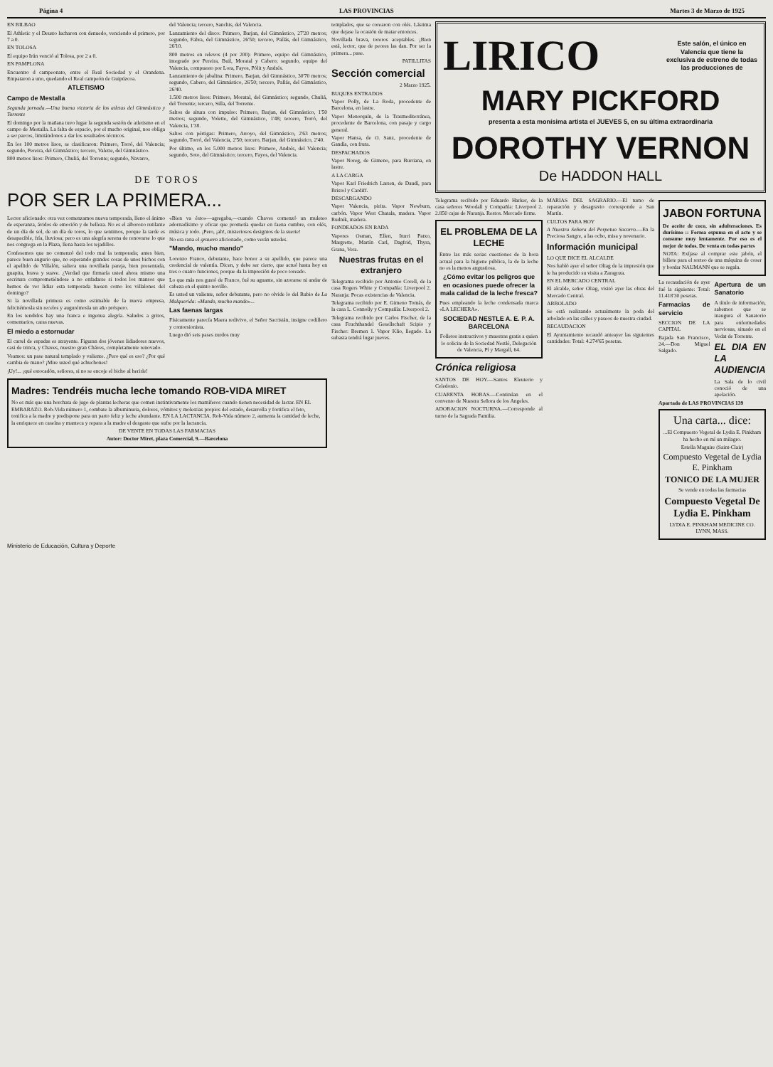Página 4 LAS PROVINCIAS Martes 3 de Marzo de 1925
EN BILBAO
El Athletic y el Deusto lucharon con denuedo, venciendo el primero, por 7 a 0.
EN TOLOSA
El equipo Irún venció al Tolosa, por 2 a 0.
EN PAMPLONA
Encuentro d campeonato, entre el Real Sociedad y el Orandena. Empataron a uno, quedando el Real campeón de Guipúzcoa.
ATLETISMO
Campo de Mestalla
Segunda jornada.—Una buena victoria de los atletas del Gimnástico y Torrente
El domingo por la mañana tuvo lugar la segunda sesión de atletismo en el campo de Mestalla. La falta de espacio, por el mucho original, nos obliga a ser parcos, limitándonos a dar los resultados técnicos.
En los 100 metros lisos, se clasificaron: Primero, Torró, del Valencia; segundo, Pereira, del Gimnástico; tercero, Valette, del Gimnástico.
800 metros lisos: Primero, Chuliá, del Torrente; segundo, Navarro,
del Valencia; tercero, Sanchis, del Valencia.
Lanzamiento del disco: Primero, Barjan, del Gimnástico, 27'20 metros; segundo, Fabra, del Gimnástico, 26'50; tercero, Pallás, del Gimnástico, 26'10.
800 metros en relevos (4 por 200): Primero, equipo del Gimnástico, integrado por Pereira, Buil, Moratal y Cabero; segundo, equipo del Valencia, compuesto por Lora, Fayos, Pólit y Andrés.
Lanzamiento de jabalina: Primero, Barjan, del Gimnástico, 30'70 metros; segundo, Cabero, del Gimnástico, 26'50; tercero, Pallás, del Gimnástico, 26'40.
1.500 metros lisos: Primero, Moratal, del Gimnástico; segundo, Chuliá, del Torrente; tercero, Silla, del Torrente.
Saltos de altura con impulso: Primero, Barjan, del Gimnástico, 1'50 metros; segundo, Volette, del Gimnástico, 1'48; tercero, Torró, del Valencia, 1'38.
Saltos con pértigas: Primero, Arroyo, del Gimnástico, 2'63 metros; segundo, Torró, del Valencia, 2'50; tercero, Barjan, del Gimnástico, 2'40.
Por último, en los 5.000 metros lisos: Primero, Andrés, del Valencia; segundo, Soto, del Gimnástico; tercero, Fayos, del Valencia.
DE TOROS
POR SER LA PRIMERA...
Lector aficionado: otra vez comenzamos nueva temporada, lleno el ánimo de esperanza, ávidos de emoción y de belleza. No es el alborozo rutilante de un día de sol, de un día de toros, lo que sentimos, porque la tarde es desapacible, fría, lluviosa; pero es una alegría serena de renovarse lo que nos congrega en la Plaza, llena hasta los tejadillos.
Confesemos que no comenzó del todo mal la temporada; antes bien, parece buen augurio que, no esperando grandes cosas de unos bichos con el apellido de Villalón, saliera una novillada pareja, bien presentada, guapita, brava y suave. ¿Verdad que firmaría usted ahora mismo una escritura comprometiéndose a no enfadarse si todos los mansos que hemos de ver lidiar esta temporada fuesen como los villalones del domingo?
Si la novillada primera es como estimable de la nueva empresa, felicitémosla sin recelos y augurémosla un año próspero.
En los tendidos hay una franca e ingenua alegría. Saludos a gritos, comentarios, caras nuevas.
El miedo a estornudar
El cartel de espadas es atrayente. Figuran dos jóvenes lidiadores nuevos, casi de trinca, y Chaves, nuestro gran Cháves, completamente renovado.
Veamos: un pase natural templado y valiente. ¿Pero qué es eso? ¿Por qué cambia de mano? ¡Mire usted qué achuchones!
¡Uy!... ¡qué estocadón, señores, si no se encoje el bicho al herirle!
«Bien va ésto»—agregaba,—cuando Chaves comenzó un muleteo adornadísimo y eficaz que prometía quedar en faena cumbre, con olés, música y todo. ¡Pero, ¡ah!, misteriosos designios de la suerte!
No era rana el grauero aficionado, como verán ustedes.
"Mando, mucho mando"
Lorenzo Franco, debutante, hace honor a su apellido, que parece una credencial de valentía. Dicen, y debe ser cierto, que actuó hasta hoy en tres o cuatro funciones, porque da la impresión de poco toreado.
Lo que más nos gustó de Franco, fué su aguante, sin azorarse ni andar de cabeza en el quinto novillo.
Es usted un valiente, señor debutante, pero no olvide lo del Rubio de La Malquerida: «Mando, mucho mando»...
Las faenas largas
Físicamente parecía Maera redivivo, el Señor Sacristán, insigne codillero y contorsionista.
Luego dió seis pases zurdos muy
Madres: Tendréis mucha leche tomando ROB-VIDA MIRET
No es más que una horchata de jugo de plantas lecheras que comen instintivamente los mamíferos cuando tienen necesidad de lactar. EN EL EMBARAZO. Rob-Vida número 1, combate la albuminuria, dolores, vómitos y molestias propios del estado, desarrolla y fortifica el feto, tonifica a la madre y predispone para un parto feliz y leche abundante. EN LA LACTANCIA. Rob-Vida número 2, aumenta la cantidad de leche, la enriquece en caseína y manteca y repara a la madre el desgaste que sufre por la lactancia.
DE VENTE EN TODAS LAS FARMACIAS
Autor: Doctor Miret, plaza Comercial, 9.—Barcelona
templados, que se corearon con olés. Lástima que dejase la ocasión de matar entonces.
Novillada brava, toreros aceptables. ¡Bien está, lector, que de peores las dan. Por ser la primera... pase.
PATILLITAS
Sección comercial
2 Marzo 1925.
BUQUES ENTRADOS
Vapor Polly, de La Roda, procedente de Barcelona, en lastre.
Vapor Menorquín, de la Trasmediterránea, procedente de Barcelona, con pasaje y cargo general.
Vapor Hansa, de O. Sanz, procedente de Gandía, con fruta.
DESPACHADOS
Vapor Noreg, de Gimeno, para Burriana, en lastre.
A LA CARGA
Vapor Karl Friedrich Larsen, de Daudí, para Bristol y Cardiff.
DESCARGANDO
Vapor Valencia, pirita. Vapor Newburn, carbón. Vapor West Chatala, madera. Vapor Rudnik, madera.
FONDEADOS EN RADA
Vapores Osman, Ellen, Iturri Patxo, Margrette, Martín Carl, Dagfrid, Thyra, Grana, Vera.
Nuestras frutas en el extranjero
Telegrama recibido por Antonio Corell, de la casa Rogers White y Compañía: Liverpool 2. Naranja: Pocas existencias de Valencia.
Telegrama recibido por E. Gimeno Tomás, de la casa L. Connolly y Compañía: Liverpool 2.
Telegrama recibido por Carlos Fischer, de la casa Fruchthandel Gesellschaft Scipio y Fischer: Bremen 1. Vapor Klio, llegado. La subasta tendrá lugar jueves.
LIRICO Este salón, el único en Valencia que tiene la exclusiva de estreno de todas las producciones de
MARY PICKFORD
presenta a esta monísima artista el JUEVES 5, en su última extraordinaria
DOROTHY VERNON
De HADDON HALL
Telegrama recibido por Eduardo Harker, de la casa señores Woodall y Compañía: Liverpool 2. 2.850 cajas de Naranja. Restos. Mercado firme.
EL PROBLEMA DE LA LECHE
Entre las más serias cuestiones de la hora actual para la higiene pública, la de la leche no es la menos angustiosa.
¿Cómo evitar los peligros que en ocasiones puede ofrecer la mala calidad de la leche fresca?
Pues empleando la leche condensada marca «LA LECHERA».
SOCIEDAD NESTLE A. E. P. A. BARCELONA
Folletos instructivos y muestras gratis a quien lo solicite de la Sociedad Nestlé, Delegación de Valencia, Pí y Margall, 64.
Crónica religiosa
SANTOS DE HOY.—Santos Eleuterio y Celedonio.
CUARENTA HORAS.—Continúan en el convento de Nuestra Señora de los Angeles.
ADORACION NOCTURNA.—Corresponde al turno de la Sagrada Familia.
MARIAS DEL SAGRARIO.—El turno de reparación y desagravio corresponde a San Martín.
CULTOS PARA HOY
A Nuestra Señora del Perpetuo Socorro.—En la Preciosa Sangre, a las ocho, misa y novenario.
Información municipal
LO QUE DICE EL ALCALDE
Nos habló ayer el señor Oliag de la impresión que le ha producido su visita a Zaragoza.
EN EL MERCADO CENTRAL
El alcalde, señor Oliag, visitó ayer las obras del Mercado Central.
ARBOLADO
Se está realizando actualmente la poda del arbolado en las calles y paseos de nuestra ciudad.
RECAUDACION
El Ayuntamiento recaudó anteayer las siguientes cantidades: Total: 4.274'65 pesetas.
JABON FORTUNA
De aceite de coco, sin adulteraciones. Es durísimo :: Forma espuma en el acto y se consume muy lentamente. Por eso es el mejor de todos. De venta en todas partes
NOTA: Exíjase al comprar este jabón, el billete para el sorteo de una máquina de coser y bordar NAUMANN que se regala.
La recaudación de ayer fué la siguiente: Total: 11.418'30 pesetas.
Farmacias de servicio
SECCION DE LA CAPITAL
Bajada San Francisco, 24.—Don Miguel Salgado.
Apertura de un Sanatorio
A título de información, sabemos que se inaugura el Sanatorio para enfermedades nerviosas, situado en el Vedat de Torrente.
EL DIA EN LA AUDIENCIA
La Sala de lo civil conoció de una apelación.
Apartado de LAS PROVINCIAS 139
Una carta... dice:
...El Compuesto Vegetal de Lydia E. Pinkham ha hecho en mí un milagro.
Estella Maguire (Saint-Clair)
Compuesto Vegetal de Lydia E. Pinkham
TONICO DE LA MUJER
Se vende en todas las farmacias
Compuesto Vegetal De Lydia E. Pinkham
LYDIA E. PINKHAM MEDICINE CO. LYNN, MASS.
Ministerio de Educación, Cultura y Deporte